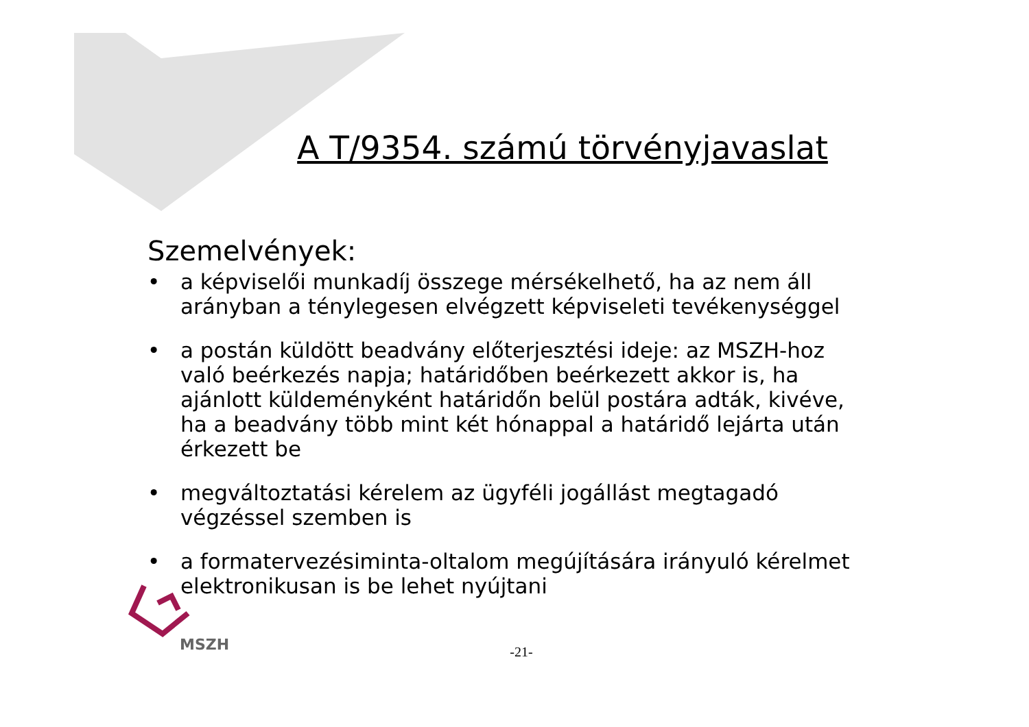A T/9354. számú törvényjavaslat
Szemelvények:
• a képviselői munkadíj összege mérsékelhető, ha az nem áll arányban a ténylegesen elvégzett képviseleti tevékenységgel
• a postán küldött beadvány előterjesztési ideje: az MSZH-hoz való beérkezés napja; határidőben beérkezett akkor is, ha ajánlott küldeményként határidőn belül postára adták, kivéve, ha a beadvány több mint két hónappal a határidő lejárta után érkezett be
• megváltoztatási kérelem az ügyféli jogállást megtagadó végzéssel szemben is
• a formatervezésiminta-oltalom megújítására irányuló kérelmet elektronikusan is be lehet nyújtani
MSZH
-21-